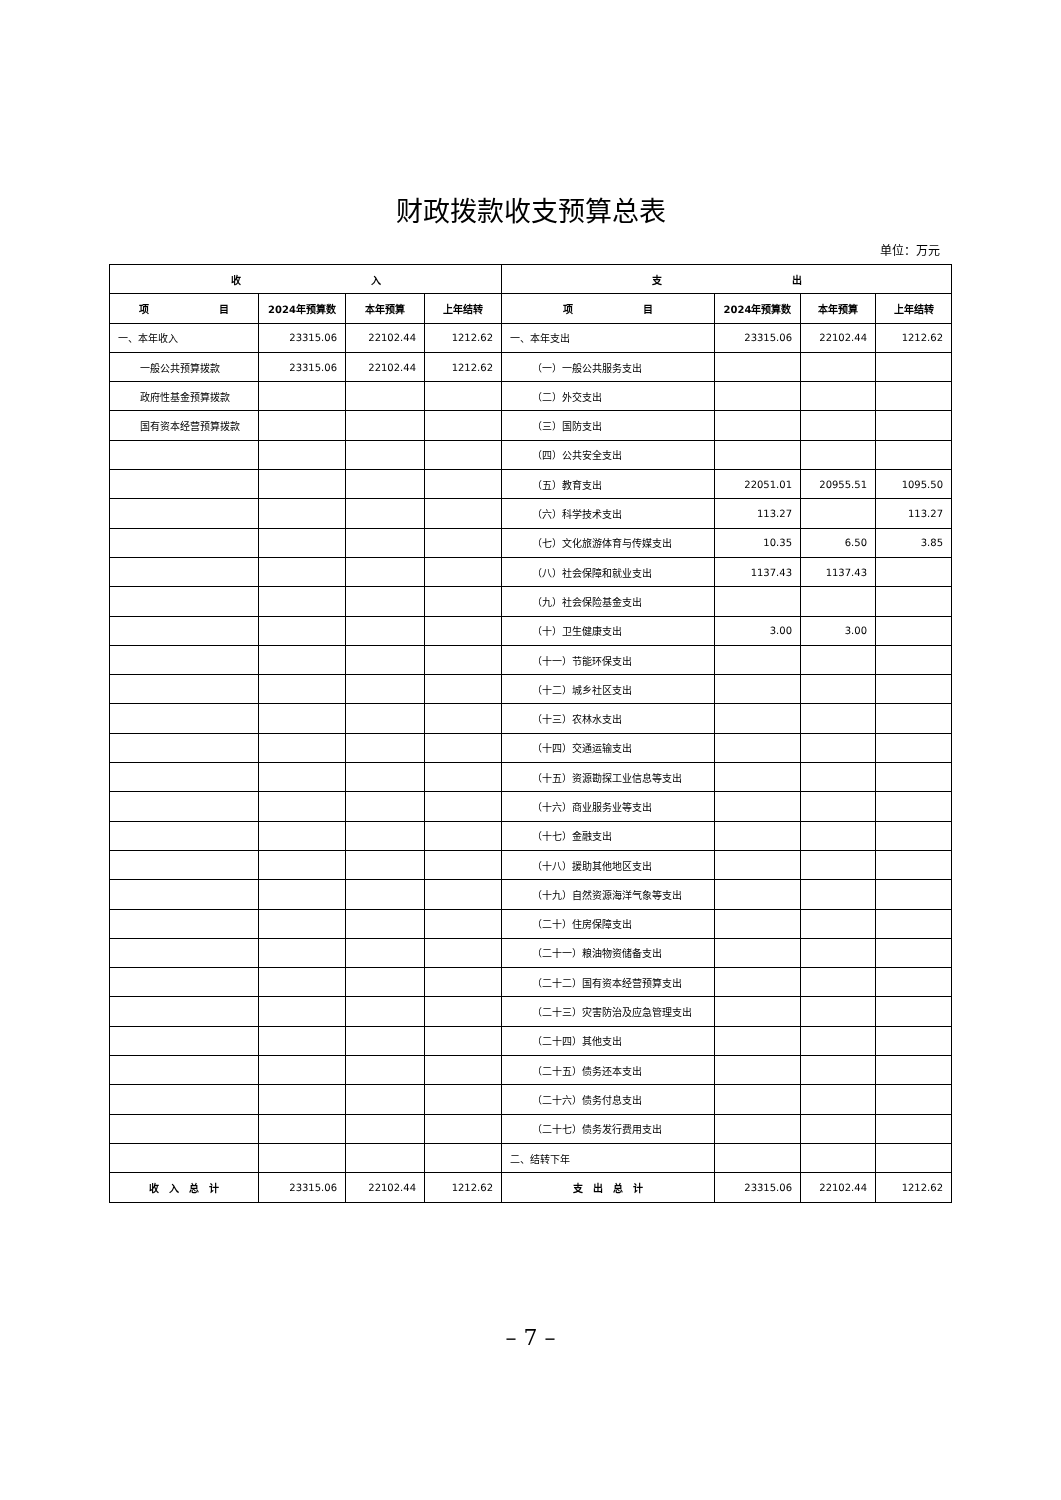财政拨款收支预算总表
单位：万元
| 收 入 | | | | 支 出 | | | |
| --- | --- | --- | --- | --- | --- | --- | --- |
| 项 目 | 2024年预算数 | 本年预算 | 上年结转 | 项 目 | 2024年预算数 | 本年预算 | 上年结转 |
| 一、本年收入 | 23315.06 | 22102.44 | 1212.62 | 一、本年支出 | 23315.06 | 22102.44 | 1212.62 |
| 一般公共预算拨款 | 23315.06 | 22102.44 | 1212.62 | （一）一般公共服务支出 | | | |
| 政府性基金预算拨款 | | | | （二）外交支出 | | | |
| 国有资本经营预算拨款 | | | | （三）国防支出 | | | |
| | | | | （四）公共安全支出 | | | |
| | | | | （五）教育支出 | 22051.01 | 20955.51 | 1095.50 |
| | | | | （六）科学技术支出 | 113.27 | | 113.27 |
| | | | | （七）文化旅游体育与传媒支出 | 10.35 | 6.50 | 3.85 |
| | | | | （八）社会保障和就业支出 | 1137.43 | 1137.43 | |
| | | | | （九）社会保险基金支出 | | | |
| | | | | （十）卫生健康支出 | 3.00 | 3.00 | |
| | | | | （十一）节能环保支出 | | | |
| | | | | （十二）城乡社区支出 | | | |
| | | | | （十三）农林水支出 | | | |
| | | | | （十四）交通运输支出 | | | |
| | | | | （十五）资源勘探工业信息等支出 | | | |
| | | | | （十六）商业服务业等支出 | | | |
| | | | | （十七）金融支出 | | | |
| | | | | （十八）援助其他地区支出 | | | |
| | | | | （十九）自然资源海洋气象等支出 | | | |
| | | | | （二十）住房保障支出 | | | |
| | | | | （二十一）粮油物资储备支出 | | | |
| | | | | （二十二）国有资本经营预算支出 | | | |
| | | | | （二十三）灾害防治及应急管理支出 | | | |
| | | | | （二十四）其他支出 | | | |
| | | | | （二十五）债务还本支出 | | | |
| | | | | （二十六）债务付息支出 | | | |
| | | | | （二十七）债务发行费用支出 | | | |
| | | | | 二、结转下年 | | | |
| 收 入 总 计 | 23315.06 | 22102.44 | 1212.62 | 支 出 总 计 | 23315.06 | 22102.44 | 1212.62 |
– 7 –